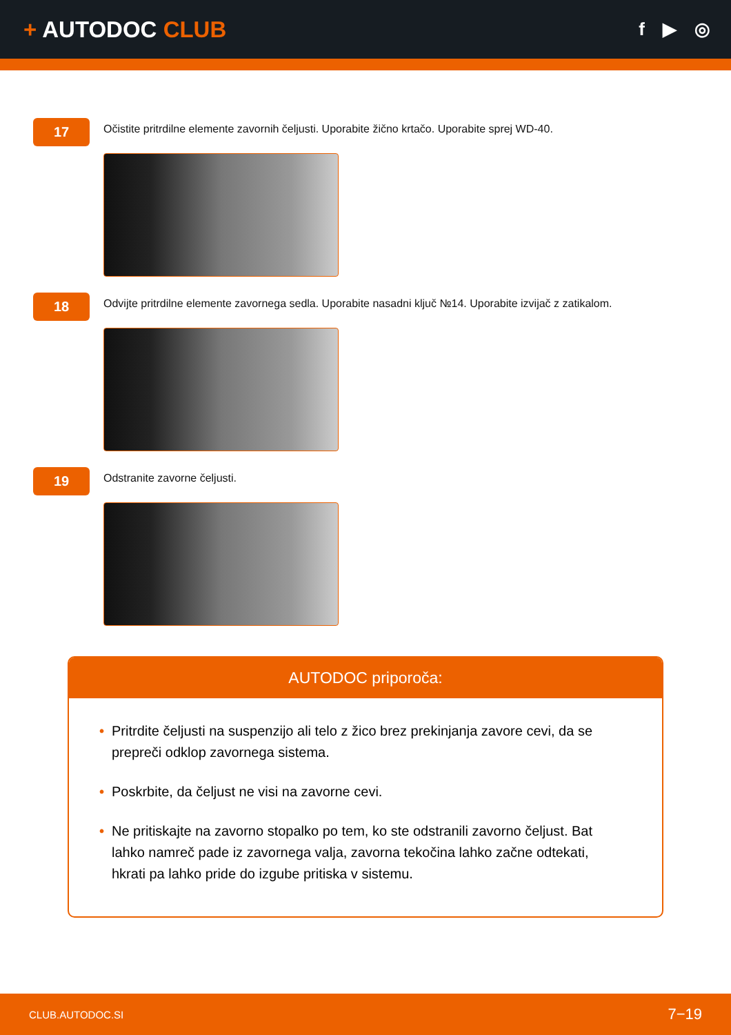+ AUTODOC CLUB
f ▶ ◎
17
Očistite pritrdilne elemente zavornih čeljusti. Uporabite žično krtačo. Uporabite sprej WD-40.
18
Odvijte pritrdilne elemente zavornega sedla. Uporabite nasadni ključ №14. Uporabite izvijač z zatikalom.
19
Odstranite zavorne čeljusti.
AUTODOC priporoča:
• Pritrdite čeljusti na suspenzijo ali telo z žico brez prekinjanja zavore cevi, da se prepreči odklop zavornega sistema.
• Poskrbite, da čeljust ne visi na zavorne cevi.
• Ne pritiskajte na zavorno stopalko po tem, ko ste odstranili zavorno čeljust. Bat lahko namreč pade iz zavornega valja, zavorna tekočina lahko začne odtekati, hkrati pa lahko pride do izgube pritiska v sistemu.
CLUB.AUTODOC.SI 7−19